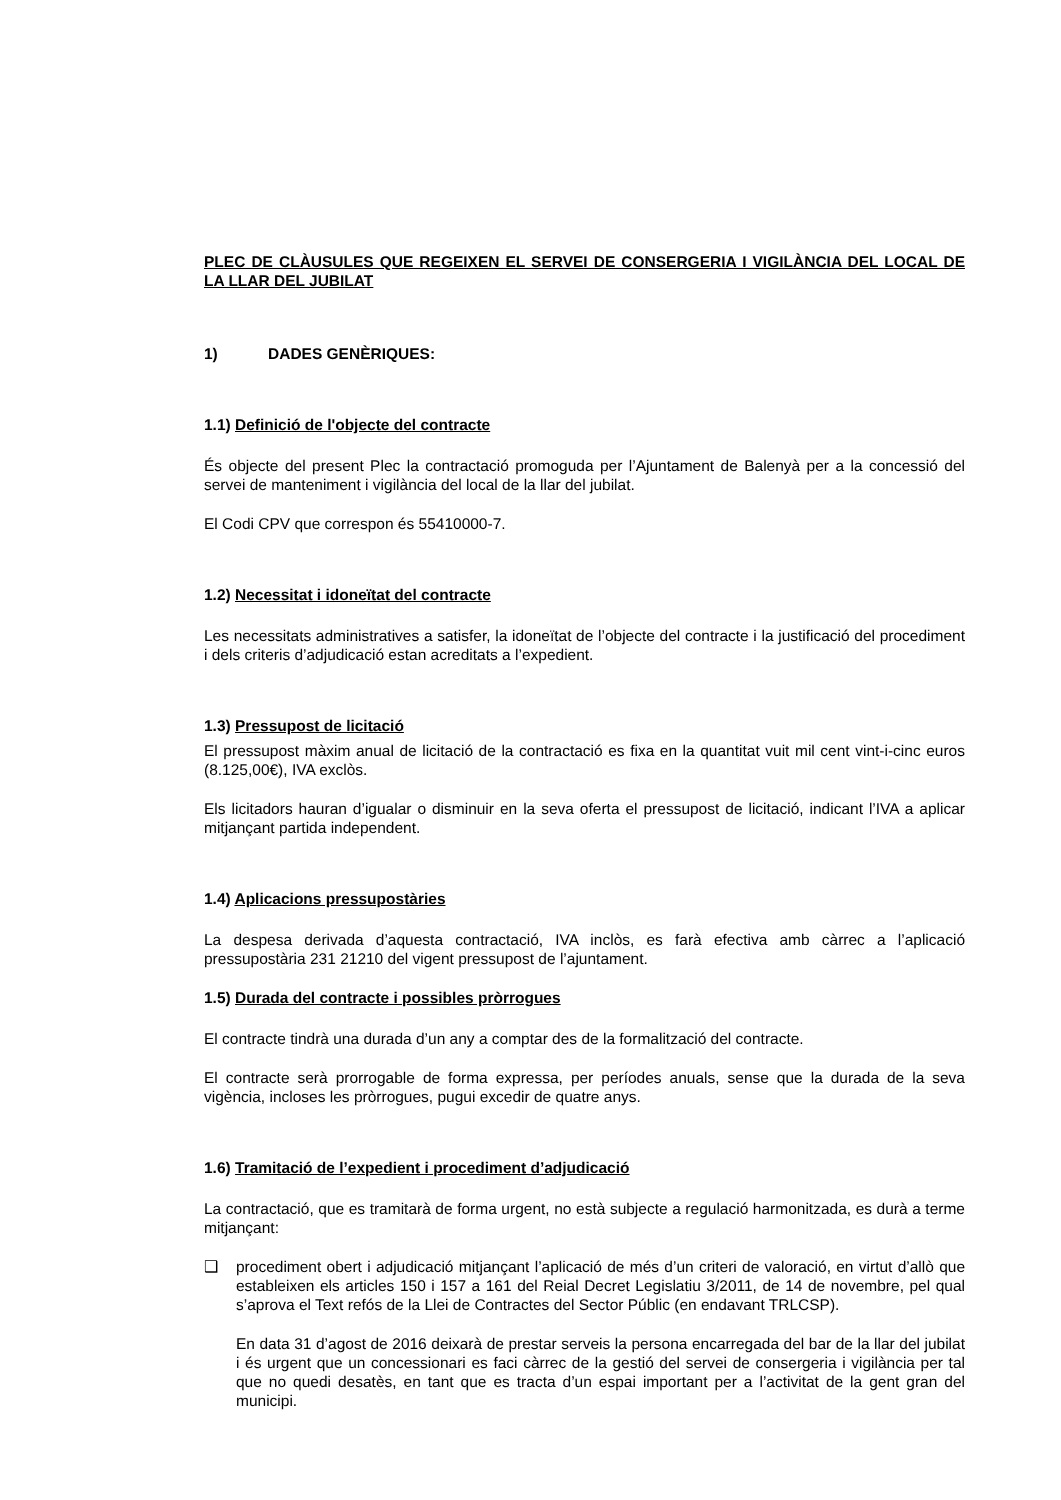PLEC DE CLÀUSULES QUE REGEIXEN EL SERVEI DE CONSERGERIA I VIGILÀNCIA DEL LOCAL DE LA LLAR DEL JUBILAT
1) DADES GENÈRIQUES:
1.1) Definició de l'objecte del contracte
És objecte del present Plec la contractació promoguda per l’Ajuntament de Balenyà per a la concessió del servei de manteniment i vigilància del local de la llar del jubilat.
El Codi CPV que correspon és 55410000-7.
1.2) Necessitat i idoneïtat del contracte
Les necessitats administratives a satisfer, la idoneïtat de l’objecte del contracte i la justificació del procediment i dels criteris d’adjudicació estan acreditats a l’expedient.
1.3) Pressupost de licitació
El pressupost màxim anual de licitació de la contractació es fixa en la quantitat vuit mil cent vint-i-cinc euros (8.125,00€), IVA exclòs.
Els licitadors hauran d’igualar o disminuir en la seva oferta el pressupost de licitació, indicant l’IVA a aplicar mitjançant partida independent.
1.4) Aplicacions pressupostàries
La despesa derivada d’aquesta contractació, IVA inclòs, es farà efectiva amb càrrec a l’aplicació pressupostària 231 21210 del vigent pressupost de l’ajuntament.
1.5) Durada del contracte i possibles pròrrogues
El contracte tindrà una durada d’un any a comptar des de la formalització del contracte.
El contracte serà prorrogable de forma expressa, per períodes anuals, sense que la durada de la seva vigència, incloses les pròrrogues, pugui excedir de quatre anys.
1.6) Tramitació de l’expedient i procediment d’adjudicació
La contractació, que es tramitarà de forma urgent, no està subjecte a regulació harmonitzada, es durà a terme mitjançant:
❑ procediment obert i adjudicació mitjançant l’aplicació de més d’un criteri de valoració, en virtut d’allò que estableixen els articles 150 i 157 a 161 del Reial Decret Legislatiu 3/2011, de 14 de novembre, pel qual s’aprova el Text refós de la Llei de Contractes del Sector Públic (en endavant TRLCSP).
En data 31 d’agost de 2016 deixarà de prestar serveis la persona encarregada del bar de la llar del jubilat i és urgent que un concessionari es faci càrrec de la gestió del servei de consergeria i vigilància per tal que no quedi desatès, en tant que es tracta d’un espai important per a l’activitat de la gent gran del municipi.